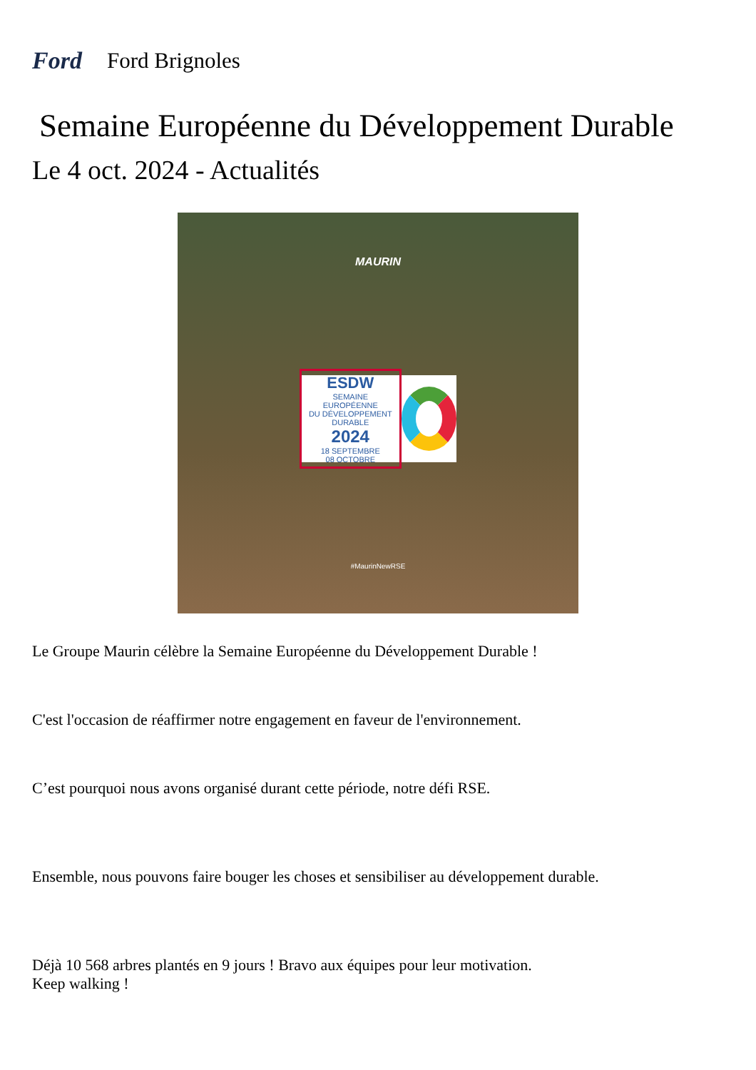Ford Ford Brignoles
Semaine Européenne du Développement Durable
Le 4 oct. 2024 - Actualités
MAURIN
ESDW
SEMAINE EUROPÉENNE
DU DÉVELOPPEMENT DURABLE
2024
18 SEPTEMBRE
08 OCTOBRE
#MaurinNewRSE
Le Groupe Maurin célèbre la Semaine Européenne du Développement Durable !
C'est l'occasion de réaffirmer notre engagement en faveur de l'environnement.
C’est pourquoi nous avons organisé durant cette période, notre défi RSE.
Ensemble, nous pouvons faire bouger les choses et sensibiliser au développement durable.
Déjà 10 568 arbres plantés en 9 jours ! Bravo aux équipes pour leur motivation.
Keep walking !